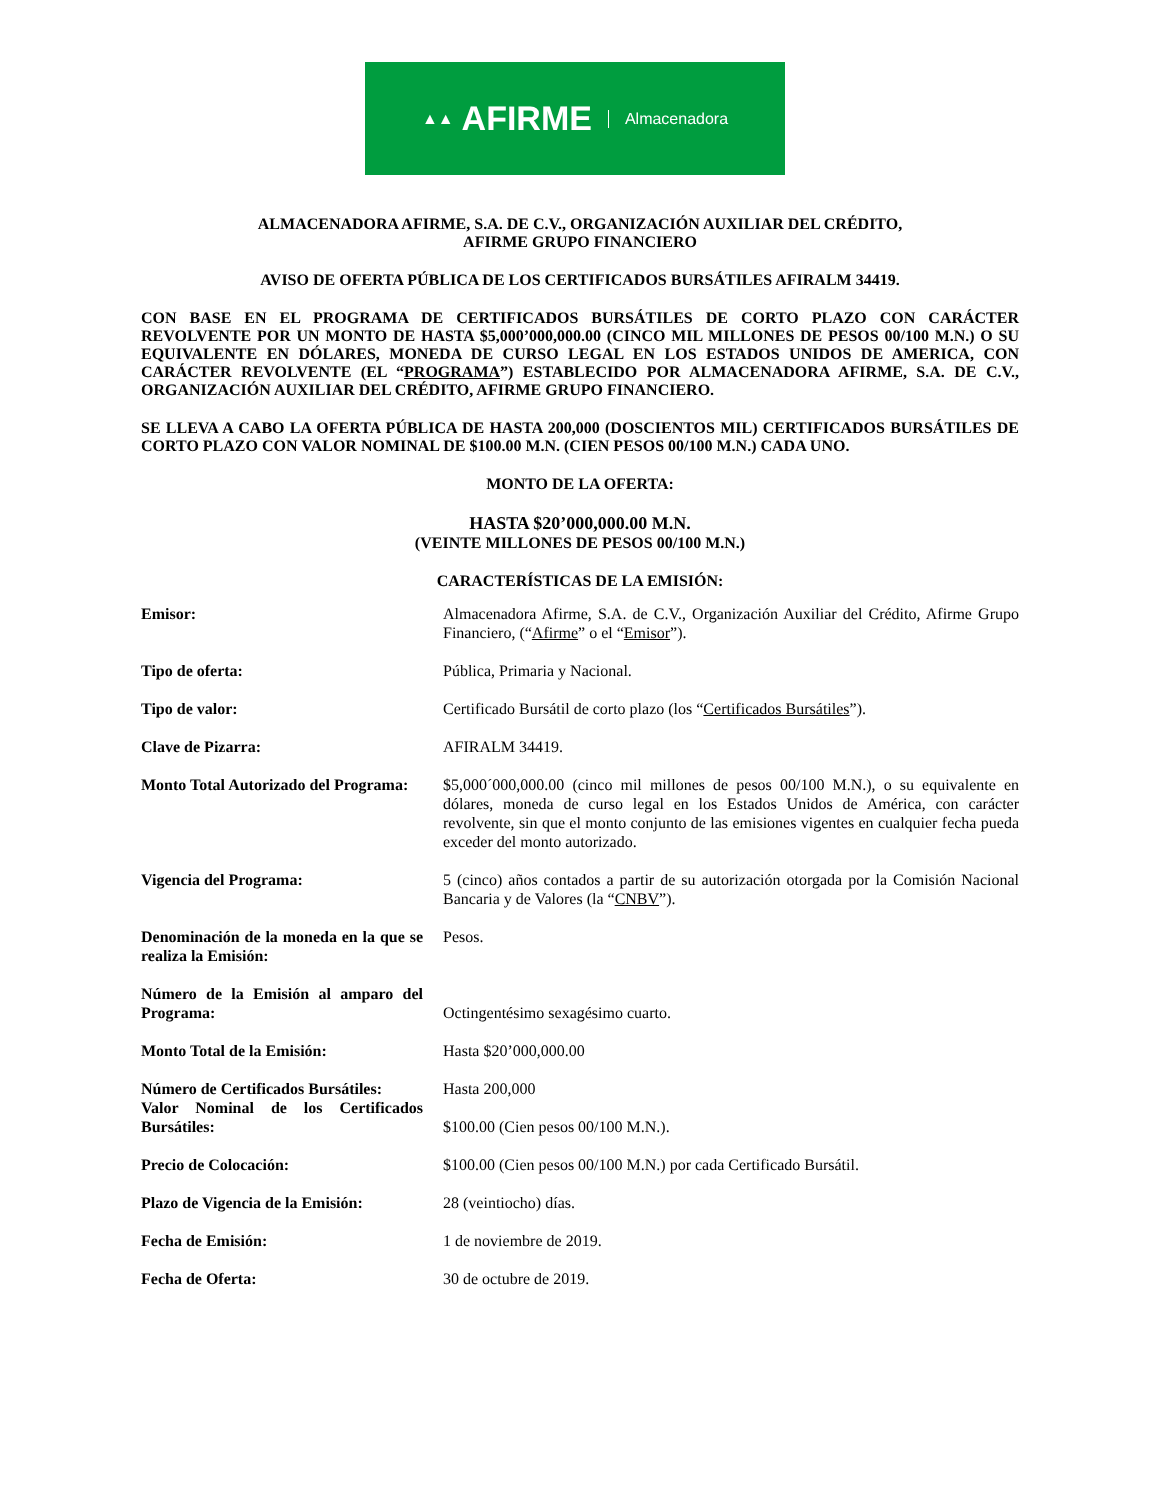▲▲ AFIRME Almacenadora
ALMACENADORA AFIRME, S.A. DE C.V., ORGANIZACIÓN AUXILIAR DEL CRÉDITO,
AFIRME GRUPO FINANCIERO
AVISO DE OFERTA PÚBLICA DE LOS CERTIFICADOS BURSÁTILES AFIRALM 34419.
CON BASE EN EL PROGRAMA DE CERTIFICADOS BURSÁTILES DE CORTO PLAZO CON CARÁCTER REVOLVENTE POR UN MONTO DE HASTA $5,000’000,000.00 (CINCO MIL MILLONES DE PESOS 00/100 M.N.) O SU EQUIVALENTE EN DÓLARES, MONEDA DE CURSO LEGAL EN LOS ESTADOS UNIDOS DE AMERICA, CON CARÁCTER REVOLVENTE (EL “PROGRAMA”) ESTABLECIDO POR ALMACENADORA AFIRME, S.A. DE C.V., ORGANIZACIÓN AUXILIAR DEL CRÉDITO, AFIRME GRUPO FINANCIERO.
SE LLEVA A CABO LA OFERTA PÚBLICA DE HASTA 200,000 (DOSCIENTOS MIL) CERTIFICADOS BURSÁTILES DE CORTO PLAZO CON VALOR NOMINAL DE $100.00 M.N. (CIEN PESOS 00/100 M.N.) CADA UNO.
MONTO DE LA OFERTA:
HASTA $20’000,000.00 M.N.
(VEINTE MILLONES DE PESOS 00/100 M.N.)
CARACTERÍSTICAS DE LA EMISIÓN:
| Emisor: | Almacenadora Afirme, S.A. de C.V., Organización Auxiliar del Crédito, Afirme Grupo Financiero, (“ Afirme ” o el “ Emisor ”). |
| Tipo de oferta: | Pública, Primaria y Nacional. |
| Tipo de valor: | Certificado Bursátil de corto plazo (los “ Certificados Bursátiles ”). |
| Clave de Pizarra: | AFIRALM 34419. |
| Monto Total Autorizado del Programa: | $5,000´000,000.00 (cinco mil millones de pesos 00/100 M.N.), o su equivalente en dólares, moneda de curso legal en los Estados Unidos de América, con carácter revolvente, sin que el monto conjunto de las emisiones vigentes en cualquier fecha pueda exceder del monto autorizado. |
| Vigencia del Programa: | 5 (cinco) años contados a partir de su autorización otorgada por la Comisión Nacional Bancaria y de Valores (la “ CNBV ”). |
| Denominación de la moneda en la que se realiza la Emisión: | Pesos. |
| Número de la Emisión al amparo del Programa: | Octingentésimo sexagésimo cuarto. |
| Monto Total de la Emisión: | Hasta $20’000,000.00 |
| Número de Certificados Bursátiles: Valor Nominal de los Certificados Bursátiles: | Hasta 200,000 $100.00 (Cien pesos 00/100 M.N.). |
| Precio de Colocación: | $100.00 (Cien pesos 00/100 M.N.) por cada Certificado Bursátil. |
| Plazo de Vigencia de la Emisión: | 28 (veintiocho) días. |
| Fecha de Emisión: | 1 de noviembre de 2019. |
| Fecha de Oferta: | 30 de octubre de 2019. |